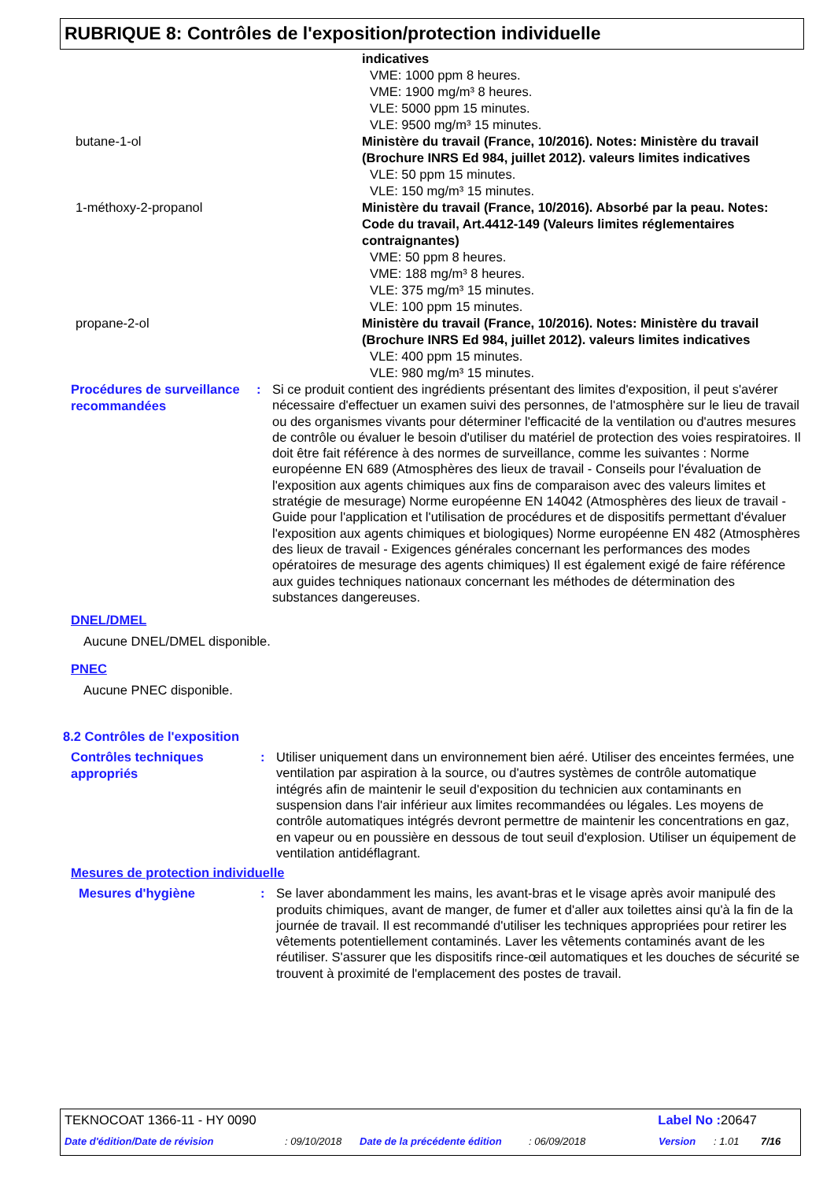RUBRIQUE 8: Contrôles de l'exposition/protection individuelle
indicatives
VME: 1000 ppm 8 heures.
VME: 1900 mg/m³ 8 heures.
VLE: 5000 ppm 15 minutes.
VLE: 9500 mg/m³ 15 minutes.
butane-1-ol Ministère du travail (France, 10/2016). Notes: Ministère du travail (Brochure INRS Ed 984, juillet 2012). valeurs limites indicatives
VLE: 50 ppm 15 minutes.
VLE: 150 mg/m³ 15 minutes.
1-méthoxy-2-propanol Ministère du travail (France, 10/2016). Absorbé par la peau. Notes: Code du travail, Art.4412-149 (Valeurs limites réglementaires contraignantes)
VME: 50 ppm 8 heures.
VME: 188 mg/m³ 8 heures.
VLE: 375 mg/m³ 15 minutes.
VLE: 100 ppm 15 minutes.
propane-2-ol Ministère du travail (France, 10/2016). Notes: Ministère du travail (Brochure INRS Ed 984, juillet 2012). valeurs limites indicatives
VLE: 400 ppm 15 minutes.
VLE: 980 mg/m³ 15 minutes.
Procédures de surveillance recommandées
:
Si ce produit contient des ingrédients présentant des limites d'exposition, il peut s'avérer nécessaire d'effectuer un examen suivi des personnes, de l'atmosphère sur le lieu de travail ou des organismes vivants pour déterminer l'efficacité de la ventilation ou d'autres mesures de contrôle ou évaluer le besoin d'utiliser du matériel de protection des voies respiratoires. Il doit être fait référence à des normes de surveillance, comme les suivantes : Norme européenne EN 689 (Atmosphères des lieux de travail - Conseils pour l'évaluation de l'exposition aux agents chimiques aux fins de comparaison avec des valeurs limites et stratégie de mesurage) Norme européenne EN 14042 (Atmosphères des lieux de travail - Guide pour l'application et l'utilisation de procédures et de dispositifs permettant d'évaluer l'exposition aux agents chimiques et biologiques) Norme européenne EN 482 (Atmosphères des lieux de travail - Exigences générales concernant les performances des modes opératoires de mesurage des agents chimiques) Il est également exigé de faire référence aux guides techniques nationaux concernant les méthodes de détermination des substances dangereuses.
DNEL/DMEL
Aucune DNEL/DMEL disponible.
PNEC
Aucune PNEC disponible.
8.2 Contrôles de l'exposition
Contrôles techniques appropriés
:
Utiliser uniquement dans un environnement bien aéré. Utiliser des enceintes fermées, une ventilation par aspiration à la source, ou d'autres systèmes de contrôle automatique intégrés afin de maintenir le seuil d'exposition du technicien aux contaminants en suspension dans l'air inférieur aux limites recommandées ou légales. Les moyens de contrôle automatiques intégrés devront permettre de maintenir les concentrations en gaz, en vapeur ou en poussière en dessous de tout seuil d'explosion. Utiliser un équipement de ventilation antidéflagrant.
Mesures de protection individuelle
Mesures d'hygiène
:
Se laver abondamment les mains, les avant-bras et le visage après avoir manipulé des produits chimiques, avant de manger, de fumer et d'aller aux toilettes ainsi qu'à la fin de la journée de travail. Il est recommandé d'utiliser les techniques appropriées pour retirer les vêtements potentiellement contaminés. Laver les vêtements contaminés avant de les réutiliser. S'assurer que les dispositifs rince-œil automatiques et les douches de sécurité se trouvent à proximité de l'emplacement des postes de travail.
TEKNOCOAT 1366-11 - HY 0090 Label No : 20647
Date d'édition/Date de révision: 09/10/2018 Date de la précédente édition: 06/09/2018 Version: 1.01 7/16